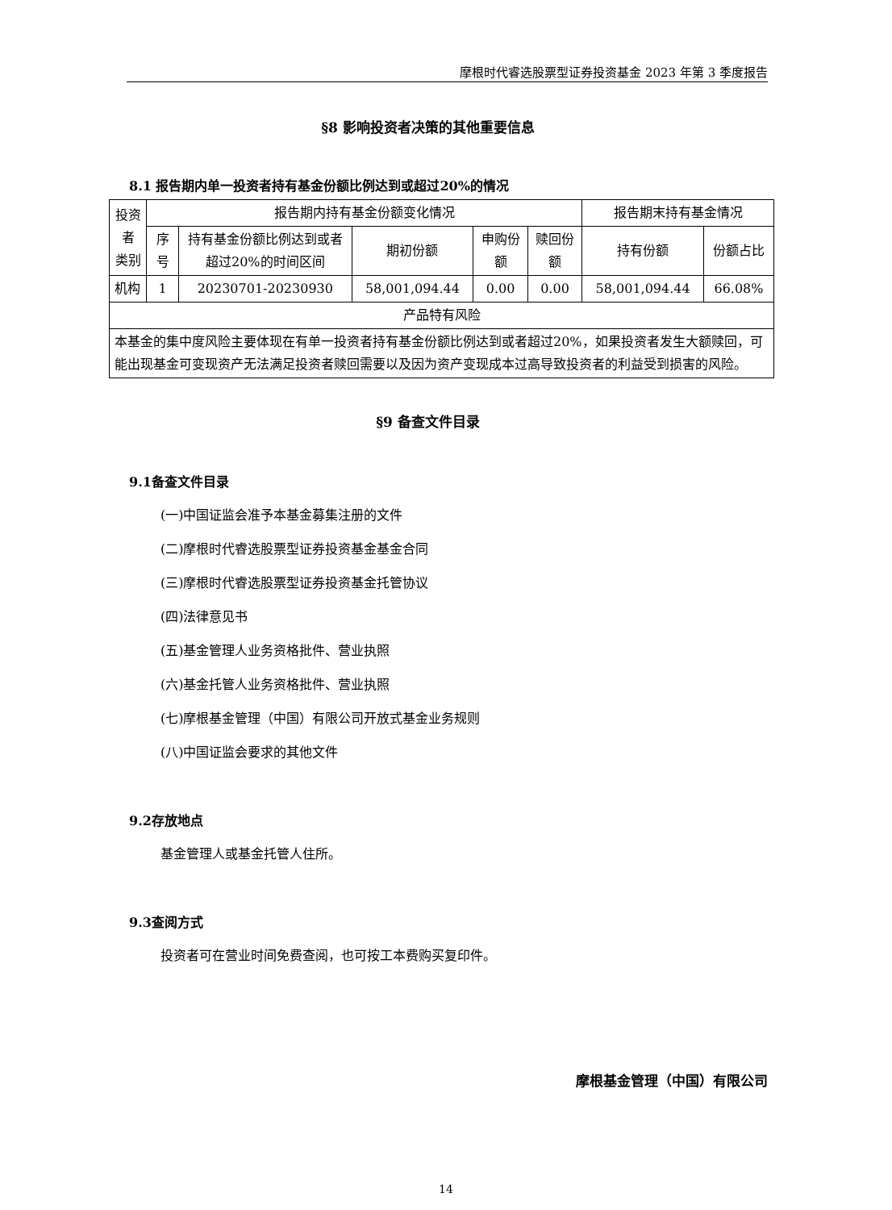摩根时代睿选股票型证券投资基金 2023 年第 3 季度报告
§8 影响投资者决策的其他重要信息
8.1 报告期内单一投资者持有基金份额比例达到或超过20%的情况
| 投资者 类别 | 报告期内持有基金份额变化情况 | | | | | 报告期末持有基金情况 | |
| --- | --- | --- | --- | --- | --- | --- | --- |
| | 序号 | 持有基金份额比例达到或者超过20%的时间区间 | 期初份额 | 申购份额 | 赎回份额 | 持有份额 | 份额占比 |
| 机构 | 1 | 20230701-20230930 | 58,001,094.44 | 0.00 | 0.00 | 58,001,094.44 | 66.08% |
| 产品特有风险 | | | | | | | |
| 本基金的集中度风险主要体现在有单一投资者持有基金份额比例达到或者超过20%，如果投资者发生大额赎回，可能出现基金可变现资产无法满足投资者赎回需要以及因为资产变现成本过高导致投资者的利益受到损害的风险。 | | | | | | | |
§9 备查文件目录
9.1备查文件目录
(一)中国证监会准予本基金募集注册的文件
(二)摩根时代睿选股票型证券投资基金基金合同
(三)摩根时代睿选股票型证券投资基金托管协议
(四)法律意见书
(五)基金管理人业务资格批件、营业执照
(六)基金托管人业务资格批件、营业执照
(七)摩根基金管理（中国）有限公司开放式基金业务规则
(八)中国证监会要求的其他文件
9.2存放地点
基金管理人或基金托管人住所。
9.3查阅方式
投资者可在营业时间免费查阅，也可按工本费购买复印件。
摩根基金管理（中国）有限公司
14